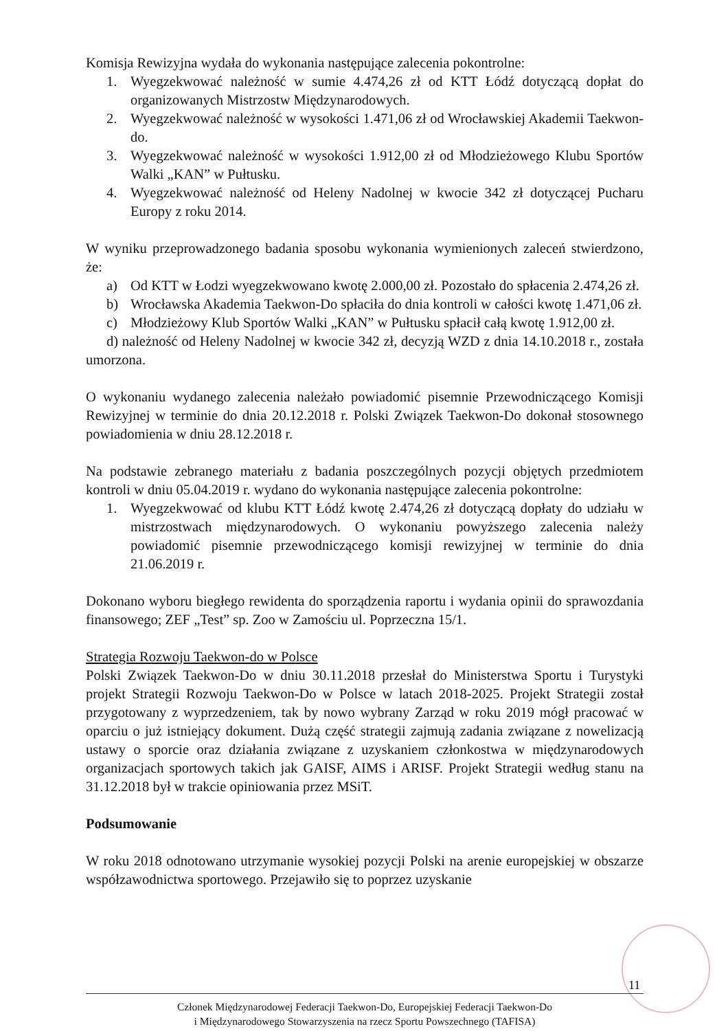Komisja Rewizyjna wydała do wykonania następujące zalecenia pokontrolne:
1. Wyegzekwować należność w sumie 4.474,26 zł od KTT Łódź dotyczącą dopłat do organizowanych Mistrzostw Międzynarodowych.
2. Wyegzekwować należność w wysokości 1.471,06 zł od Wrocławskiej Akademii Taekwon-do.
3. Wyegzekwować należność w wysokości 1.912,00 zł od Młodzieżowego Klubu Sportów Walki „KAN” w Pułtusku.
4. Wyegzekwować należność od Heleny Nadolnej w kwocie 342 zł dotyczącej Pucharu Europy z roku 2014.
W wyniku przeprowadzonego badania sposobu wykonania wymienionych zaleceń stwierdzono, że:
a) Od KTT w Łodzi wyegzekwowano kwotę 2.000,00 zł. Pozostało do spłacenia 2.474,26 zł.
b) Wrocławska Akademia Taekwon-Do spłaciła do dnia kontroli w całości kwotę 1.471,06 zł.
c) Młodzieżowy Klub Sportów Walki „KAN” w Pułtusku spłacił całą kwotę 1.912,00 zł.
d) należność od Heleny Nadolnej w kwocie 342 zł, decyzją WZD z dnia 14.10.2018 r., została umorzona.
O wykonaniu wydanego zalecenia należało powiadomić pisemnie Przewodniczącego Komisji Rewizyjnej w terminie do dnia 20.12.2018 r. Polski Związek Taekwon-Do dokonał stosownego powiadomienia w dniu 28.12.2018 r.
Na podstawie zebranego materiału z badania poszczególnych pozycji objętych przedmiotem kontroli w dniu 05.04.2019 r. wydano do wykonania następujące zalecenia pokontrolne:
1. Wyegzekwować od klubu KTT Łódź kwotę 2.474,26 zł dotyczącą dopłaty do udziału w mistrzostwach międzynarodowych. O wykonaniu powyższego zalecenia należy powiadomić pisemnie przewodniczącego komisji rewizyjnej w terminie do dnia 21.06.2019 r.
Dokonano wyboru biegłego rewidenta do sporządzenia raportu i wydania opinii do sprawozdania finansowego; ZEF „Test” sp. Zoo w Zamościu ul. Poprzeczna 15/1.
Strategia Rozwoju Taekwon-do w Polsce
Polski Związek Taekwon-Do w dniu 30.11.2018 przesłał do Ministerstwa Sportu i Turystyki projekt Strategii Rozwoju Taekwon-Do w Polsce w latach 2018-2025. Projekt Strategii został przygotowany z wyprzedzeniem, tak by nowo wybrany Zarząd w roku 2019 mógł pracować w oparciu o już istniejący dokument. Dużą część strategii zajmują zadania związane z nowelizacją ustawy o sporcie oraz działania związane z uzyskaniem członkostwa w międzynarodowych organizacjach sportowych takich jak GAISF, AIMS i ARISF. Projekt Strategii według stanu na 31.12.2018 był w trakcie opiniowania przez MSiT.
Podsumowanie
W roku 2018 odnotowano utrzymanie wysokiej pozycji Polski na arenie europejskiej w obszarze współzawodnictwa sportowego. Przejawiło się to poprzez uzyskanie
11
Członek Międzynarodowej Federacji Taekwon-Do, Europejskiej Federacji Taekwon-Do
i Międzynarodowego Stowarzyszenia na rzecz Sportu Powszechnego (TAFISA)